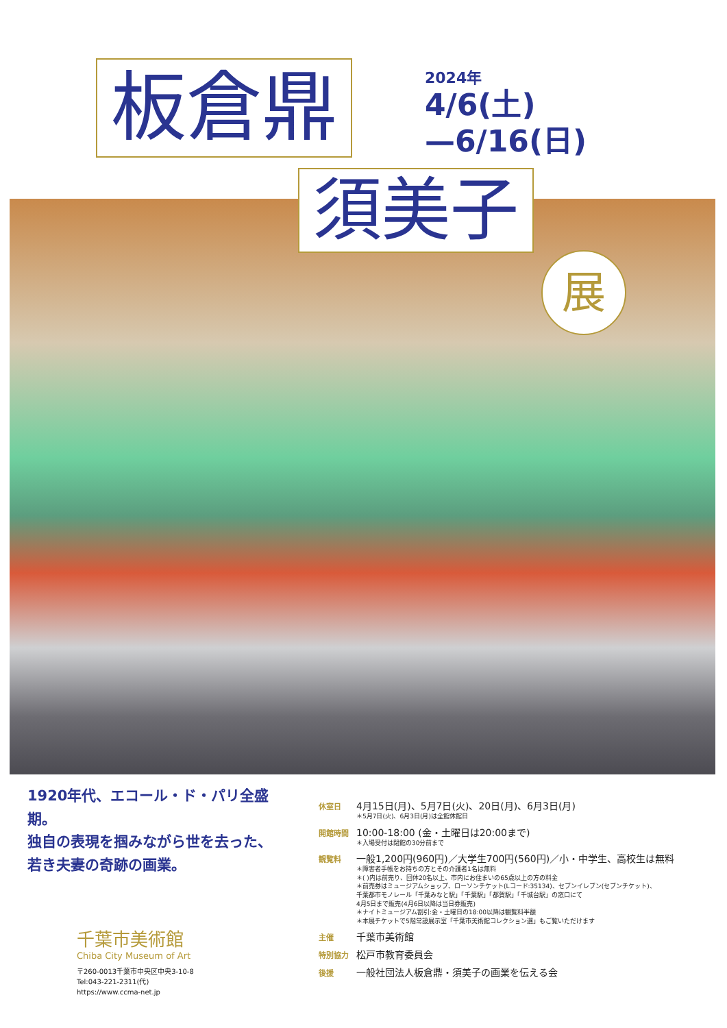板倉鼎
2024年
4/6(土)
—6/16(日)
須美子
展
1920年代、エコール・ド・パリ全盛期。
独自の表現を掴みながら世を去った、
若き夫妻の奇跡の画業。
休室日
4月15日(月)、5月7日(火)、20日(月)、6月3日(月)
＊5月7日(火)、6月3日(月)は全館休館日
開館時間
10:00-18:00 (金・土曜日は20:00まで)
＊入場受付は閉館の30分前まで
観覧料
一般1,200円(960円)／大学生700円(560円)／小・中学生、高校生は無料
＊障害者手帳をお持ちの方とその介護者1名は無料
＊( )内は前売り、団体20名以上、市内にお住まいの65歳以上の方の料金
＊前売券はミュージアムショップ、ローソンチケット(Lコード:35134)、セブンイレブン(セブンチケット)、
千葉都市モノレール「千葉みなと駅」「千葉駅」「都賀駅」「千城台駅」の窓口にて
4月5日まで販売(4月6日以降は当日券販売)
＊ナイトミュージアム割引:金・土曜日の18:00以降は観覧料半額
＊本展チケットで5階常設展示室「千葉市美術館コレクション選」もご覧いただけます
主催
千葉市美術館
特別協力
松戸市教育委員会
後援
一般社団法人板倉鼎・須美子の画業を伝える会
千葉市美術館
Chiba City Museum of Art
〒260-0013千葉市中央区中央3-10-8
Tel:043-221-2311(代)
https://www.ccma-net.jp